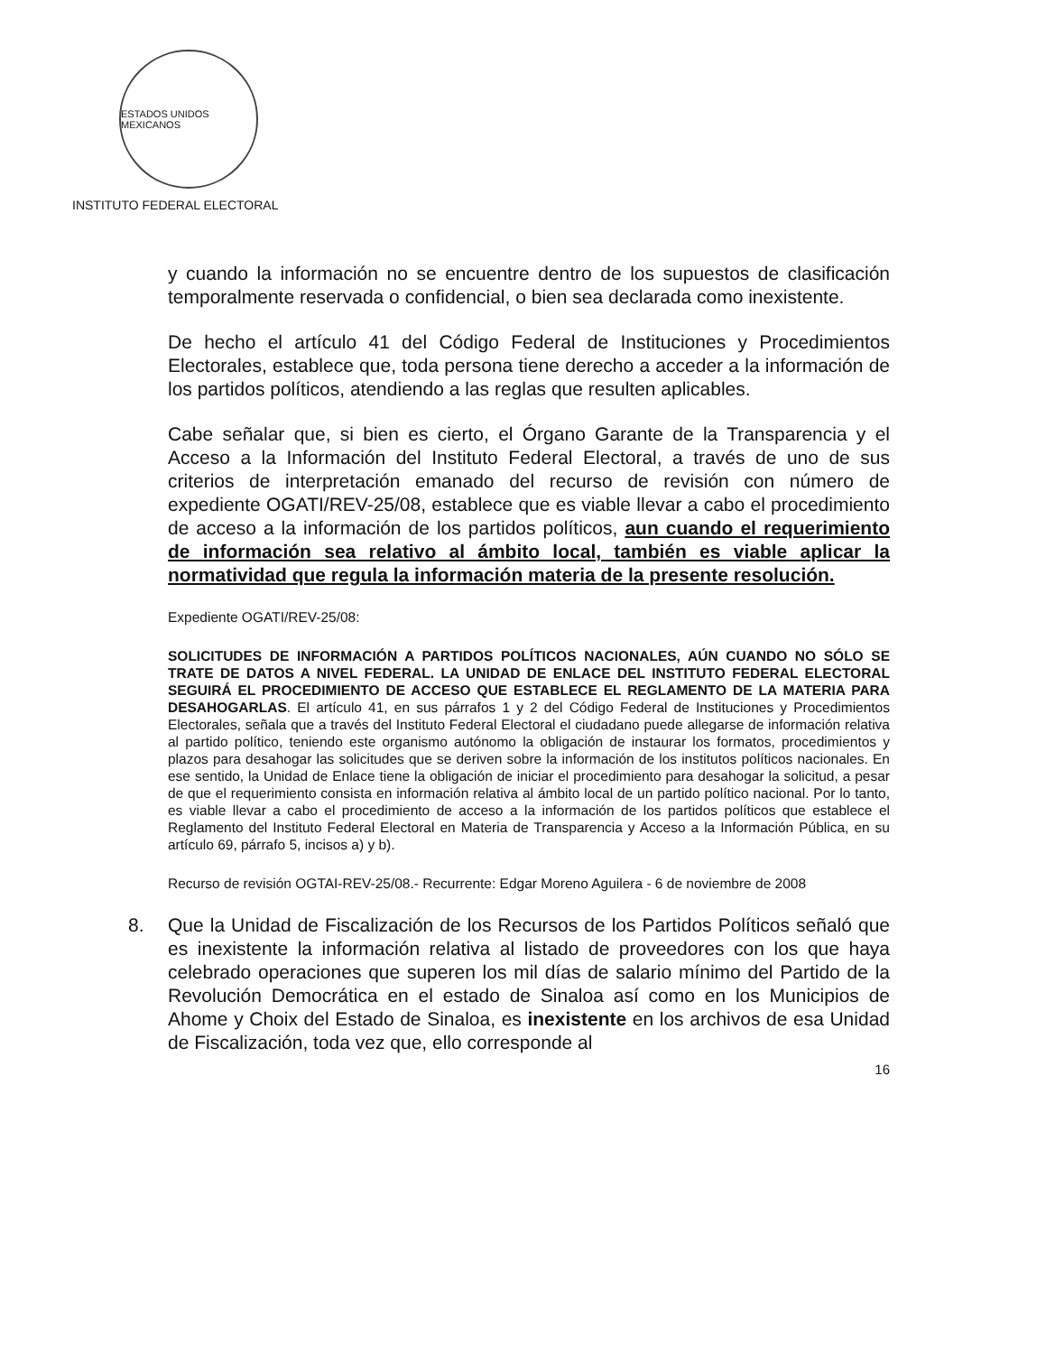ESTADOS UNIDOS MEXICANOS
INSTITUTO FEDERAL ELECTORAL
y cuando la información no se encuentre dentro de los supuestos de clasificación temporalmente reservada o confidencial, o bien sea declarada como inexistente.
De hecho el artículo 41 del Código Federal de Instituciones y Procedimientos Electorales, establece que, toda persona tiene derecho a acceder a la información de los partidos políticos, atendiendo a las reglas que resulten aplicables.
Cabe señalar que, si bien es cierto, el Órgano Garante de la Transparencia y el Acceso a la Información del Instituto Federal Electoral, a través de uno de sus criterios de interpretación emanado del recurso de revisión con número de expediente OGATI/REV-25/08, establece que es viable llevar a cabo el procedimiento de acceso a la información de los partidos políticos, aun cuando el requerimiento de información sea relativo al ámbito local, también es viable aplicar la normatividad que regula la información materia de la presente resolución.
Expediente OGATI/REV-25/08:
SOLICITUDES DE INFORMACIÓN A PARTIDOS POLÍTICOS NACIONALES, AÚN CUANDO NO SÓLO SE TRATE DE DATOS A NIVEL FEDERAL. LA UNIDAD DE ENLACE DEL INSTITUTO FEDERAL ELECTORAL SEGUIRÁ EL PROCEDIMIENTO DE ACCESO QUE ESTABLECE EL REGLAMENTO DE LA MATERIA PARA DESAHOGARLAS. El artículo 41, en sus párrafos 1 y 2 del Código Federal de Instituciones y Procedimientos Electorales, señala que a través del Instituto Federal Electoral el ciudadano puede allegarse de información relativa al partido político, teniendo este organismo autónomo la obligación de instaurar los formatos, procedimientos y plazos para desahogar las solicitudes que se deriven sobre la información de los institutos políticos nacionales. En ese sentido, la Unidad de Enlace tiene la obligación de iniciar el procedimiento para desahogar la solicitud, a pesar de que el requerimiento consista en información relativa al ámbito local de un partido político nacional. Por lo tanto, es viable llevar a cabo el procedimiento de acceso a la información de los partidos políticos que establece el Reglamento del Instituto Federal Electoral en Materia de Transparencia y Acceso a la Información Pública, en su artículo 69, párrafo 5, incisos a) y b).
Recurso de revisión OGTAI-REV-25/08.- Recurrente: Edgar Moreno Aguilera - 6 de noviembre de 2008
8. Que la Unidad de Fiscalización de los Recursos de los Partidos Políticos señaló que es inexistente la información relativa al listado de proveedores con los que haya celebrado operaciones que superen los mil días de salario mínimo del Partido de la Revolución Democrática en el estado de Sinaloa así como en los Municipios de Ahome y Choix del Estado de Sinaloa, es inexistente en los archivos de esa Unidad de Fiscalización, toda vez que, ello corresponde al
16